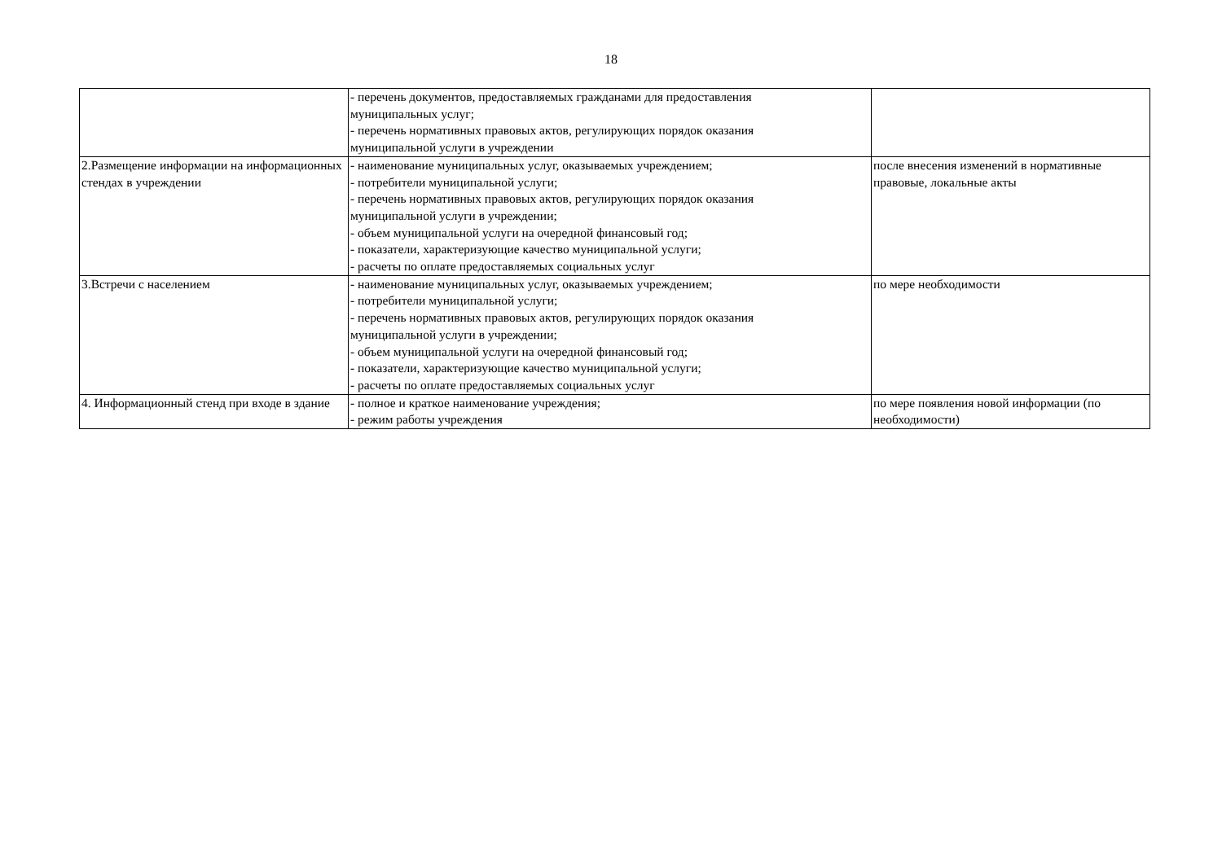18
| | - перечень документов, предоставляемых гражданами для предоставления муниципальных услуг; - перечень нормативных правовых актов, регулирующих порядок оказания муниципальной услуги в учреждении | |
| 2.Размещение информации на информационных стендах в учреждении | - наименование муниципальных услуг, оказываемых учреждением; - потребители муниципальной услуги; - перечень нормативных правовых актов, регулирующих порядок оказания муниципальной услуги в учреждении; - объем муниципальной услуги на очередной финансовый год; - показатели, характеризующие качество муниципальной услуги; - расчеты по оплате предоставляемых социальных услуг | после внесения изменений в нормативные правовые, локальные акты |
| 3.Встречи с населением | - наименование муниципальных услуг, оказываемых учреждением; - потребители муниципальной услуги; - перечень нормативных правовых актов, регулирующих порядок оказания муниципальной услуги в учреждении; - объем муниципальной услуги на очередной финансовый год; - показатели, характеризующие качество муниципальной услуги; - расчеты по оплате предоставляемых социальных услуг | по мере необходимости |
| 4. Информационный стенд при входе в здание | - полное и краткое наименование учреждения; - режим работы учреждения | по мере появления новой информации (по необходимости) |